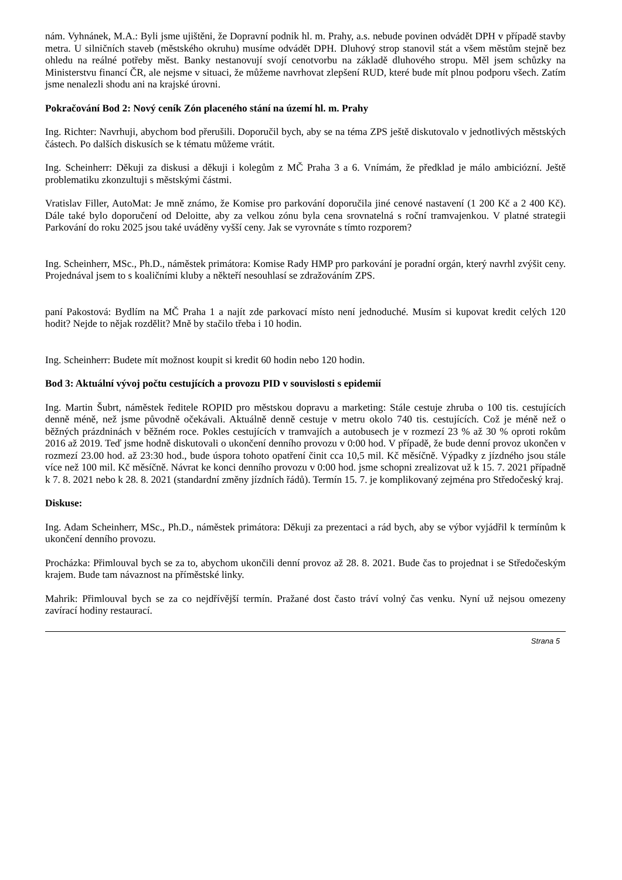nám. Vyhnánek, M.A.: Byli jsme ujištěni, že Dopravní podnik hl. m. Prahy, a.s. nebude povinen odvádět DPH v případě stavby metra. U silničních staveb (městského okruhu) musíme odvádět DPH. Dluhový strop stanovil stát a všem městům stejně bez ohledu na reálné potřeby měst. Banky nestanovují svojí cenotvorbu na základě dluhového stropu. Měl jsem schůzky na Ministerstvu financí ČR, ale nejsme v situaci, že můžeme navrhovat zlepšení RUD, které bude mít plnou podporu všech. Zatím jsme nenalezli shodu ani na krajské úrovni.
Pokračování Bod 2: Nový ceník Zón placeného stání na území hl. m. Prahy
Ing. Richter: Navrhuji, abychom bod přerušili. Doporučil bych, aby se na téma ZPS ještě diskutovalo v jednotlivých městských částech. Po dalších diskusích se k tématu můžeme vrátit.
Ing. Scheinherr: Děkuji za diskusi a děkuji i kolegům z MČ Praha 3 a 6. Vnímám, že předklad je málo ambiciózní. Ještě problematiku zkonzultuji s městskými částmi.
Vratislav Filler, AutoMat: Je mně známo, že Komise pro parkování doporučila jiné cenové nastavení (1 200 Kč a 2 400 Kč). Dále také bylo doporučení od Deloitte, aby za velkou zónu byla cena srovnatelná s roční tramvajenkou. V platné strategii Parkování do roku 2025 jsou také uváděny vyšší ceny. Jak se vyrovnáte s tímto rozporem?
Ing. Scheinherr, MSc., Ph.D., náměstek primátora: Komise Rady HMP pro parkování je poradní orgán, který navrhl zvýšit ceny. Projednával jsem to s koaličními kluby a někteří nesouhlasí se zdražováním ZPS.
paní Pakostová: Bydlím na MČ Praha 1 a najít zde parkovací místo není jednoduché. Musím si kupovat kredit celých 120 hodit? Nejde to nějak rozdělit? Mně by stačilo třeba i 10 hodin.
Ing. Scheinherr: Budete mít možnost koupit si kredit 60 hodin nebo 120 hodin.
Bod 3: Aktuální vývoj počtu cestujících a provozu PID v souvislosti s epidemií
Ing. Martin Šubrt, náměstek ředitele ROPID pro městskou dopravu a marketing: Stále cestuje zhruba o 100 tis. cestujících denně méně, než jsme původně očekávali. Aktuálně denně cestuje v metru okolo 740 tis. cestujících. Což je méně než o běžných prázdninách v běžném roce. Pokles cestujících v tramvajích a autobusech je v rozmezí 23 % až 30 % oproti rokům 2016 až 2019. Teď jsme hodně diskutovali o ukončení denního provozu v 0:00 hod. V případě, že bude denní provoz ukončen v rozmezí 23.00 hod. až 23:30 hod., bude úspora tohoto opatření činit cca 10,5 mil. Kč měsíčně. Výpadky z jízdného jsou stále více než 100 mil. Kč měsíčně. Návrat ke konci denního provozu v 0:00 hod. jsme schopni zrealizovat už k 15. 7. 2021 případně k 7. 8. 2021 nebo k 28. 8. 2021 (standardní změny jízdních řádů). Termín 15. 7. je komplikovaný zejména pro Středočeský kraj.
Diskuse:
Ing. Adam Scheinherr, MSc., Ph.D., náměstek primátora: Děkuji za prezentaci a rád bych, aby se výbor vyjádřil k termínům k ukončení denního provozu.
Procházka: Přimlouval bych se za to, abychom ukončili denní provoz až 28. 8. 2021. Bude čas to projednat i se Středočeským krajem. Bude tam návaznost na příměstské linky.
Mahrik: Přimlouval bych se za co nejdřívější termín. Pražané dost často tráví volný čas venku. Nyní už nejsou omezeny zavírací hodiny restaurací.
Strana 5